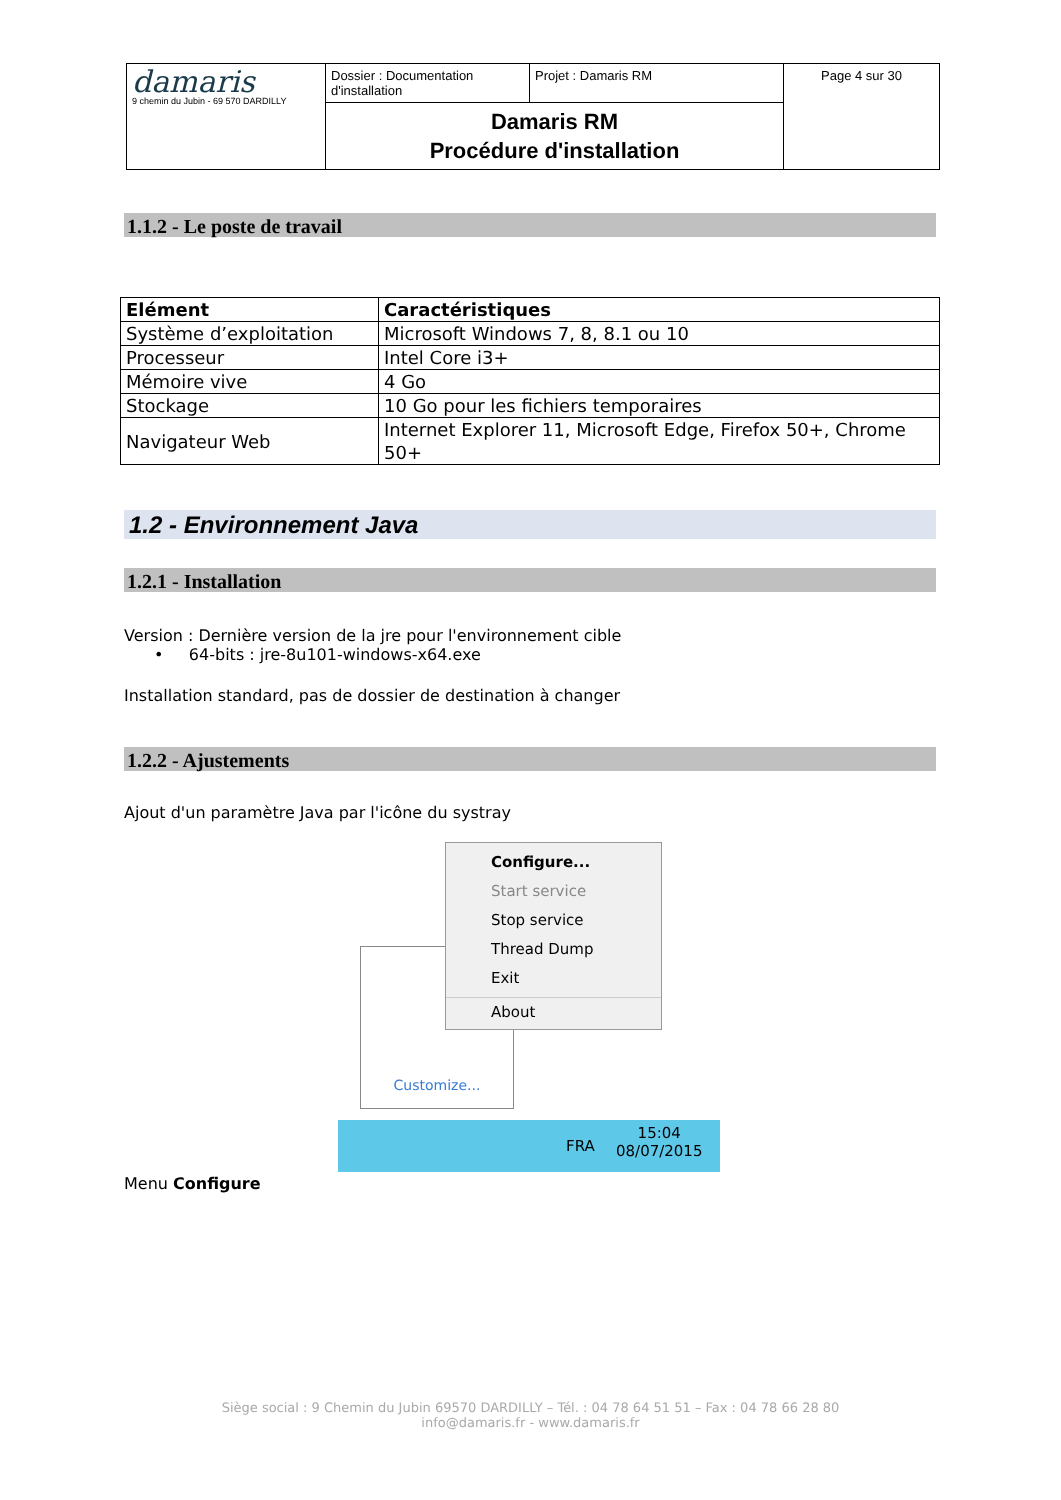| damaris 9 chemin du Jubin - 69 570 DARDILLY | Dossier : Documentation d'installation | Projet : Damaris RM | Page 4 sur 30 |
| | Damaris RM Procédure d'installation | | |
1.1.2 - Le poste de travail
| Elément | Caractéristiques |
| --- | --- |
| Système d’exploitation | Microsoft Windows 7, 8, 8.1 ou 10 |
| Processeur | Intel Core i3+ |
| Mémoire vive | 4 Go |
| Stockage | 10 Go pour les fichiers temporaires |
| Navigateur Web | Internet Explorer 11, Microsoft Edge, Firefox 50+, Chrome 50+ |
1.2 - Environnement Java
1.2.1 - Installation
Version : Dernière version de la jre pour l'environnement cible
• 64-bits : jre-8u101-windows-x64.exe
Installation standard, pas de dossier de destination à changer
1.2.2 - Ajustements
Ajout d'un paramètre Java par l'icône du systray
Customize...
Configure...
Start service
Stop service
Thread Dump
Exit
About
FRA
15:04
08/07/2015
Menu Configure
Siège social : 9 Chemin du Jubin 69570 DARDILLY – Tél. : 04 78 64 51 51 – Fax : 04 78 66 28 80
info@damaris.fr - www.damaris.fr